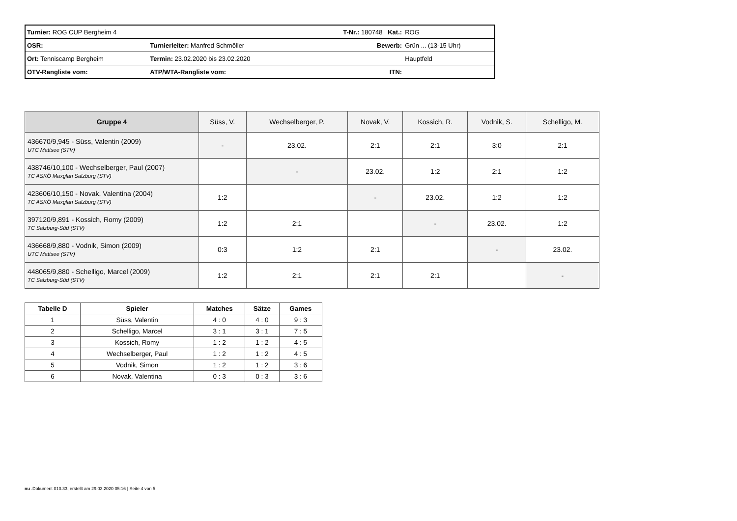| Turnier: ROG CUP Bergheim 4 | | T-Nr.: 180748 Kat.: | ROG |
| OSR: | Turnierleiter: Manfred Schmöller | Bewerb: | Grün ... (13-15 Uhr) |
| Ort: Tenniscamp Bergheim | Termin: 23.02.2020 bis 23.02.2020 | | Hauptfeld |
| ÖTV-Rangliste vom: | ATP/WTA-Rangliste vom: | ITN: | |
| Gruppe 4 | Süss, V. | Wechselberger, P. | Novak, V. | Kossich, R. | Vodnik, S. | Schelligo, M. |
| --- | --- | --- | --- | --- | --- | --- |
| 436670/9,945 - Süss, Valentin (2009) UTC Mattsee (STV) | - | 23.02. | 2:1 | 2:1 | 3:0 | 2:1 |
| 438746/10,100 - Wechselberger, Paul (2007) TC ASKÖ Maxglan Salzburg (STV) | | - | 23.02. | 1:2 | 2:1 | 1:2 |
| 423606/10,150 - Novak, Valentina (2004) TC ASKÖ Maxglan Salzburg (STV) | 1:2 | | - | 23.02. | 1:2 | 1:2 |
| 397120/9,891 - Kossich, Romy (2009) TC Salzburg-Süd (STV) | 1:2 | 2:1 | | - | 23.02. | 1:2 |
| 436668/9,880 - Vodnik, Simon (2009) UTC Mattsee (STV) | 0:3 | 1:2 | 2:1 | | - | 23.02. |
| 448065/9,880 - Schelligo, Marcel (2009) TC Salzburg-Süd (STV) | 1:2 | 2:1 | 2:1 | 2:1 | | - |
| Tabelle D | Spieler | Matches | Sätze | Games |
| --- | --- | --- | --- | --- |
| 1 | Süss, Valentin | 4 : 0 | 4 : 0 | 9 : 3 |
| 2 | Schelligo, Marcel | 3 : 1 | 3 : 1 | 7 : 5 |
| 3 | Kossich, Romy | 1 : 2 | 1 : 2 | 4 : 5 |
| 4 | Wechselberger, Paul | 1 : 2 | 1 : 2 | 4 : 5 |
| 5 | Vodnik, Simon | 1 : 2 | 1 : 2 | 3 : 6 |
| 6 | Novak, Valentina | 0 : 3 | 0 : 3 | 3 : 6 |
nu .Dokument 010.33, erstellt am 29.03.2020 05:16 | Seite 4 von 5